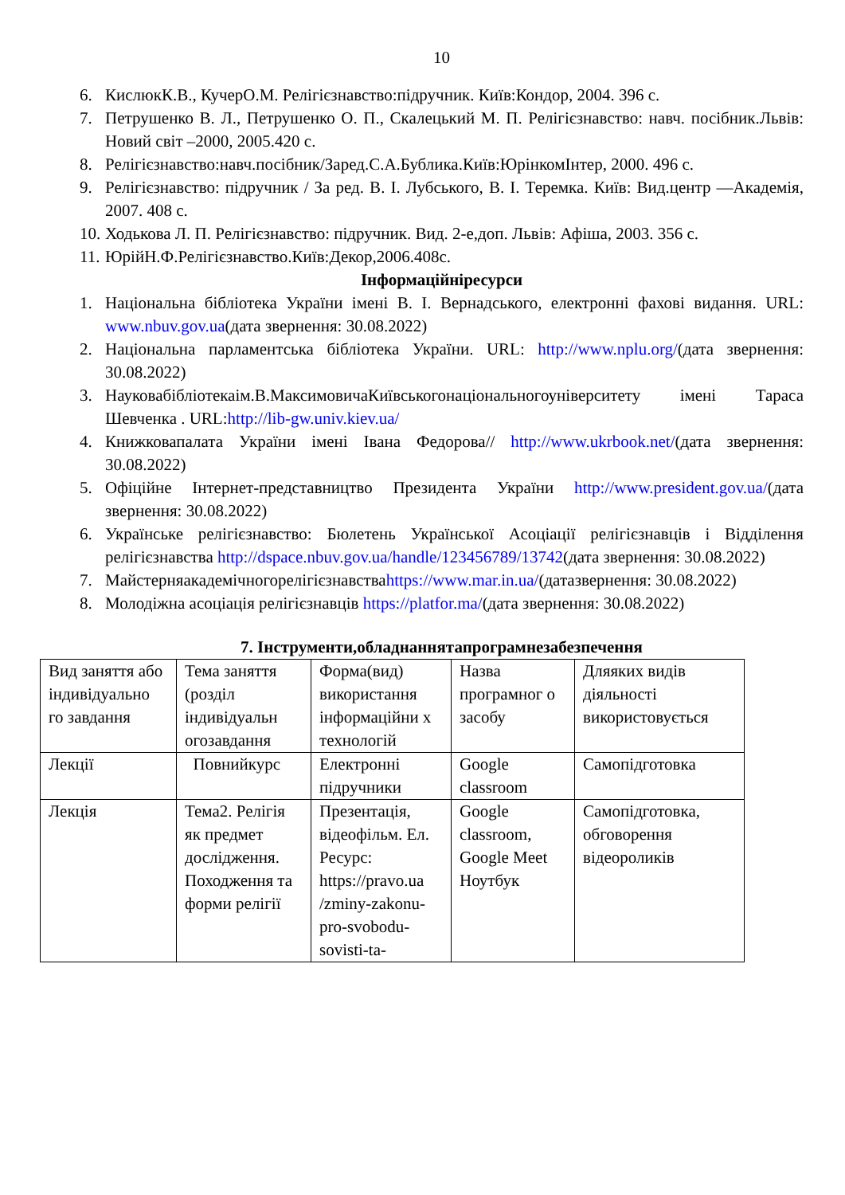10
6. КислюкК.В., КучерО.М. Релігієзнавство:підручник. Київ:Кондор, 2004. 396 с.
7. Петрушенко В. Л., Петрушенко О. П., Скалецький М. П. Релігієзнавство: навч. посібник.Львів: Новий світ –2000, 2005.420 с.
8. Релігієзнавство:навч.посібник/Заред.С.А.Бублика.Київ:ЮрінкомІнтер, 2000. 496 с.
9. Релігієзнавство: підручник / За ред. В. І. Лубського, В. І. Теремка. Київ: Вид.центр ―Академія, 2007. 408 с.
10. Ходькова Л. П. Релігієзнавство: підручник. Вид. 2-е,доп. Львів: Афіша, 2003. 356 с.
11. ЮрійН.Ф.Релігієзнавство.Київ:Декор,2006.408с.
Інформаційніресурси
1. Національна бібліотека України імені В. І. Вернадського, електронні фахові видання. URL: www.nbuv.gov.ua(дата звернення: 30.08.2022)
2. Національна парламентська бібліотека України. URL: http://www.nplu.org/(дата звернення: 30.08.2022)
3. Науковабібліотекаім.В.МаксимовичаКиївськогонаціональногоуніверситету імені Тараса Шевченка . URL:http://lib-gw.univ.kiev.ua/
4. Книжковапалата України імені Івана Федорова// http://www.ukrbook.net/(дата звернення: 30.08.2022)
5. Офіційне Інтернет-представництво Президента України http://www.president.gov.ua/(дата звернення: 30.08.2022)
6. Українське релігієзнавство: Бюлетень Української Асоціації релігієзнавців і Відділення релігієзнавства http://dspace.nbuv.gov.ua/handle/123456789/13742(дата звернення: 30.08.2022)
7. Майстерняакадемічногорелігієзнавстваhttps://www.mar.in.ua/(датазвернення: 30.08.2022)
8. Молодіжна асоціація релігієзнавців https://platfor.ma/(дата звернення: 30.08.2022)
7. Інструменти,обладнаннятапрограмнезабезпечення
| Вид заняття або індивідуально го завдання | Тема заняття (розділ індивідуальн огозавдання | Форма(вид) використання інформаційни х технологій | Назва програмног о засобу | Дляяких видів діяльності використовується |
| Лекції | Повнийкурс | Електронні підручники | Google classroom | Самопідготовка |
| Лекція | Тема2. Релігія як предмет дослідження. Походження та форми релігії | Презентація, відеофільм. Ел. Ресурс: https://pravo.ua /zminy-zakonu-pro-svobodu-sovisti-ta- | Google classroom, Google Meet Ноутбук | Самопідготовка, обговорення відеороликів |